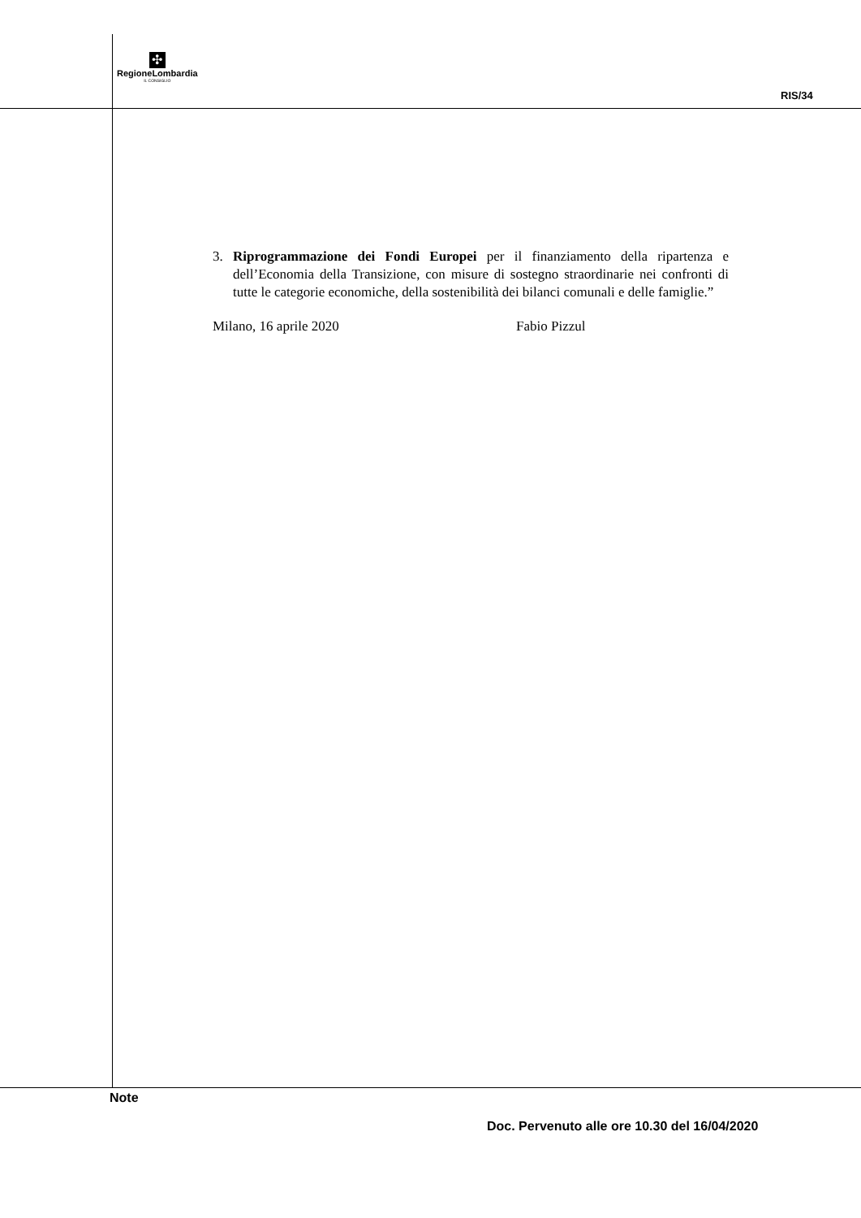✣
RegioneLombardia
IL CONSIGLIO
RIS/34
3. Riprogrammazione dei Fondi Europei per il finanziamento della ripartenza e dell’Economia della Transizione, con misure di sostegno straordinarie nei confronti di tutte le categorie economiche, della sostenibilità dei bilanci comunali e delle famiglie.”
Milano, 16 aprile 2020 Fabio Pizzul
Note
Doc. Pervenuto alle ore 10.30 del 16/04/2020